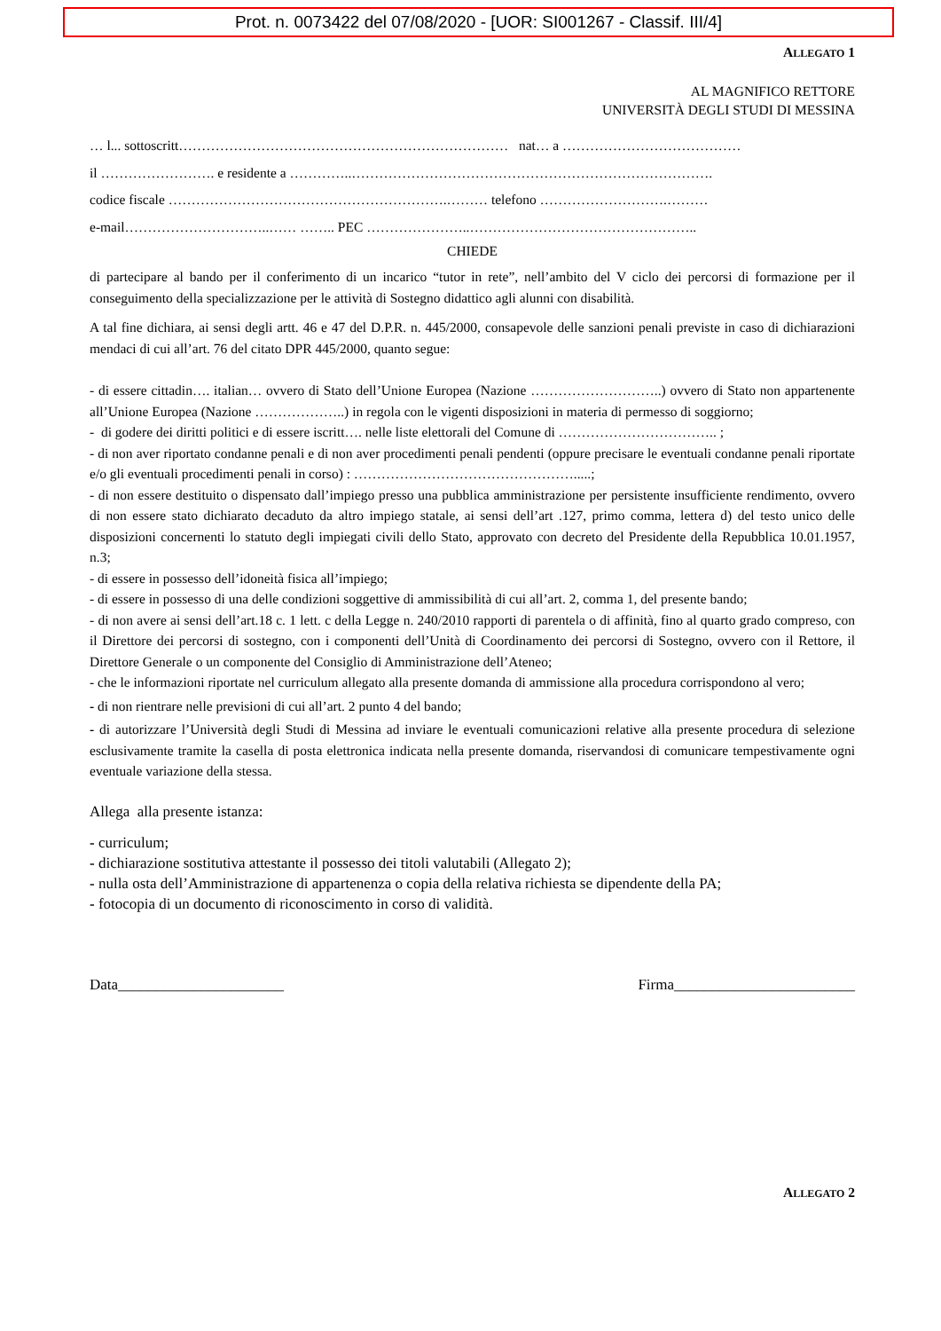Prot. n. 0073422 del 07/08/2020 - [UOR: SI001267 - Classif. III/4]
ALLEGATO 1
AL MAGNIFICO RETTORE
UNIVERSITÀ DEGLI STUDI DI MESSINA
… l... sottoscritt……………………………………………………………… nat… a …………………………………
il ……………………. e residente a …………..…………………………………………………………………….
codice fiscale …………………………………………………….……… telefono ……………………….………
e-mail…………………………..…… …….. PEC …………………..…………………………………………..
CHIEDE
di partecipare al bando per il conferimento di un incarico “tutor in rete”, nell’ambito del V ciclo dei percorsi di formazione per il conseguimento della specializzazione per le attività di Sostegno didattico agli alunni con disabilità.
A tal fine dichiara, ai sensi degli artt. 46 e 47 del D.P.R. n. 445/2000, consapevole delle sanzioni penali previste in caso di dichiarazioni mendaci di cui all’art. 76 del citato DPR 445/2000, quanto segue:
- di essere cittadin…. italian… ovvero di Stato dell’Unione Europea (Nazione ………………………..) ovvero di Stato non appartenente all’Unione Europea (Nazione ………………..) in regola con le vigenti disposizioni in materia di permesso di soggiorno;
- di godere dei diritti politici e di essere iscritt…. nelle liste elettorali del Comune di …………………………….. ;
- di non aver riportato condanne penali e di non aver procedimenti penali pendenti (oppure precisare le eventuali condanne penali riportate e/o gli eventuali procedimenti penali in corso) : ………………………………………….....;
- di non essere destituito o dispensato dall’impiego presso una pubblica amministrazione per persistente insufficiente rendimento, ovvero di non essere stato dichiarato decaduto da altro impiego statale, ai sensi dell’art .127, primo comma, lettera d) del testo unico delle disposizioni concernenti lo statuto degli impiegati civili dello Stato, approvato con decreto del Presidente della Repubblica 10.01.1957, n.3;
- di essere in possesso dell’idoneità fisica all’impiego;
- di essere in possesso di una delle condizioni soggettive di ammissibilità di cui all’art. 2, comma 1, del presente bando;
- di non avere ai sensi dell’art.18 c. 1 lett. c della Legge n. 240/2010 rapporti di parentela o di affinità, fino al quarto grado compreso, con il Direttore dei percorsi di sostegno, con i componenti dell’Unità di Coordinamento dei percorsi di Sostegno, ovvero con il Rettore, il Direttore Generale o un componente del Consiglio di Amministrazione dell’Ateneo;
- che le informazioni riportate nel curriculum allegato alla presente domanda di ammissione alla procedura corrispondono al vero;
- di non rientrare nelle previsioni di cui all’art. 2 punto 4 del bando;
- di autorizzare l’Università degli Studi di Messina ad inviare le eventuali comunicazioni relative alla presente procedura di selezione esclusivamente tramite la casella di posta elettronica indicata nella presente domanda, riservandosi di comunicare tempestivamente ogni eventuale variazione della stessa.
Allega alla presente istanza:
- curriculum;
- dichiarazione sostitutiva attestante il possesso dei titoli valutabili (Allegato 2);
- nulla osta dell’Amministrazione di appartenenza o copia della relativa richiesta se dipendente della PA;
- fotocopia di un documento di riconoscimento in corso di validità.
Data______________________ Firma________________________
ALLEGATO 2